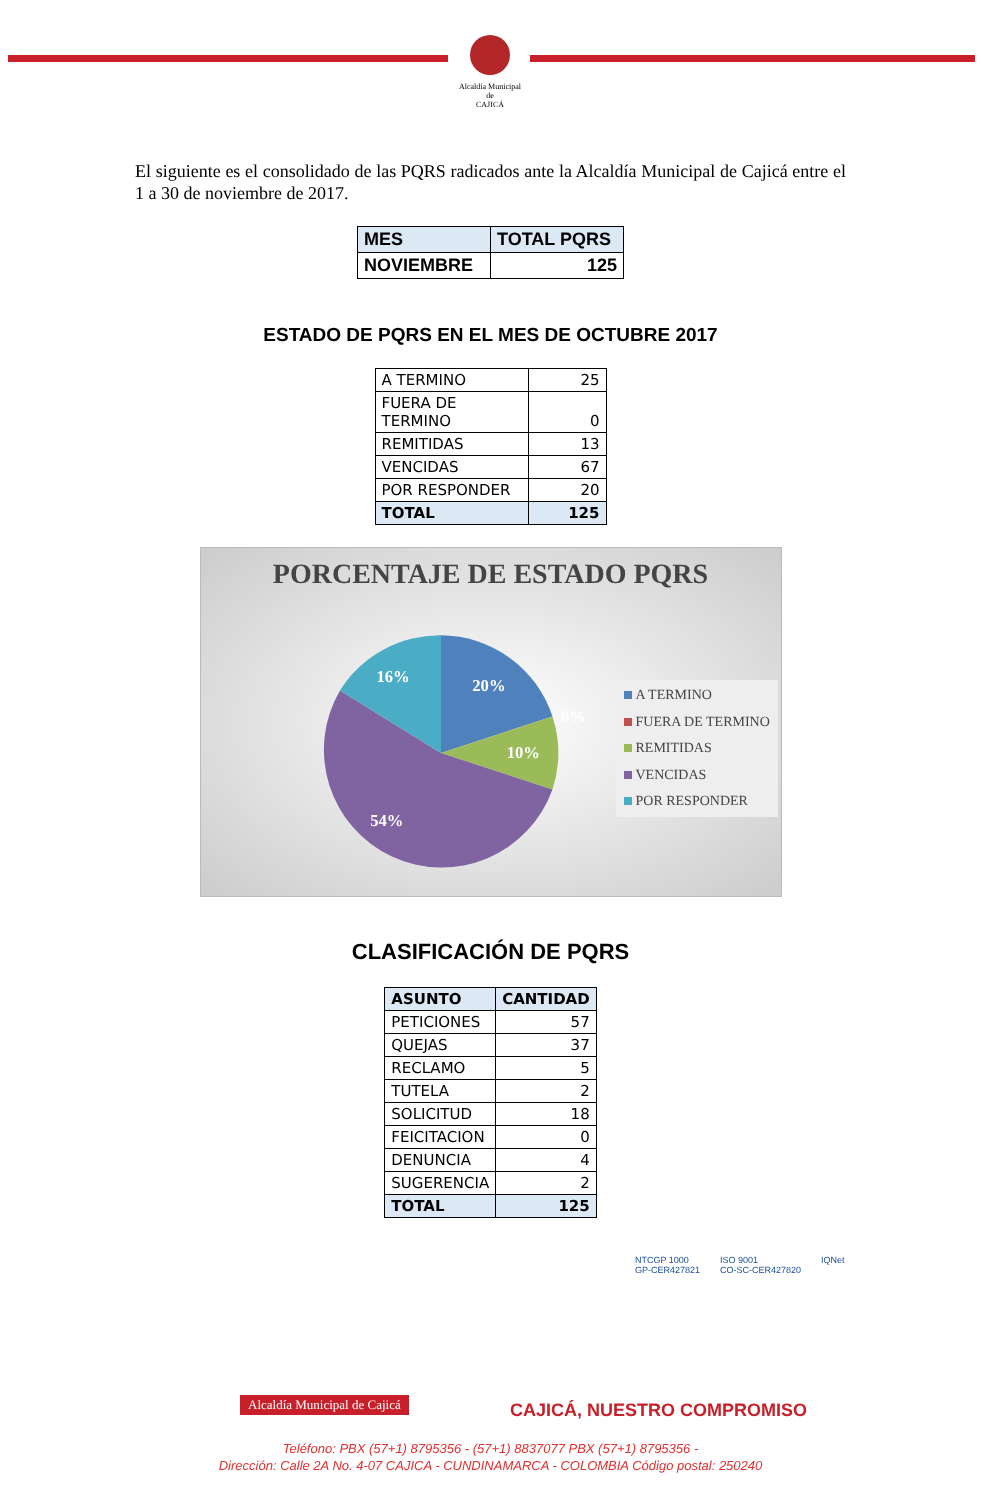Alcaldía Municipal de
CAJICÁ
El siguiente es el consolidado de las PQRS radicados ante la Alcaldía Municipal de Cajicá entre el 1 a 30 de noviembre de 2017.
| MES | TOTAL PQRS |
| NOVIEMBRE | 125 |
ESTADO DE PQRS EN EL MES DE OCTUBRE 2017
| A TERMINO | 25 |
| FUERA DE TERMINO | 0 |
| REMITIDAS | 13 |
| VENCIDAS | 67 |
| POR RESPONDER | 20 |
| TOTAL | 125 |
PORCENTAJE DE ESTADO PQRS
16%
20%
10%
54%
0%
A TERMINO
FUERA DE TERMINO
REMITIDAS
VENCIDAS
POR RESPONDER
CLASIFICACIÓN DE PQRS
| ASUNTO | CANTIDAD |
| PETICIONES | 57 |
| QUEJAS | 37 |
| RECLAMO | 5 |
| TUTELA | 2 |
| SOLICITUD | 18 |
| FEICITACION | 0 |
| DENUNCIA | 4 |
| SUGERENCIA | 2 |
| TOTAL | 125 |
NTCGP 1000
GP-CER427821
ISO 9001
CO-SC-CER427820
IQNet
Alcaldía Municipal de Cajicá CAJICÁ, NUESTRO COMPROMISO
Teléfono: PBX (57+1) 8795356 - (57+1) 8837077 PBX (57+1) 8795356 -
Dirección: Calle 2A No. 4-07 CAJICA - CUNDINAMARCA - COLOMBIA Código postal: 250240